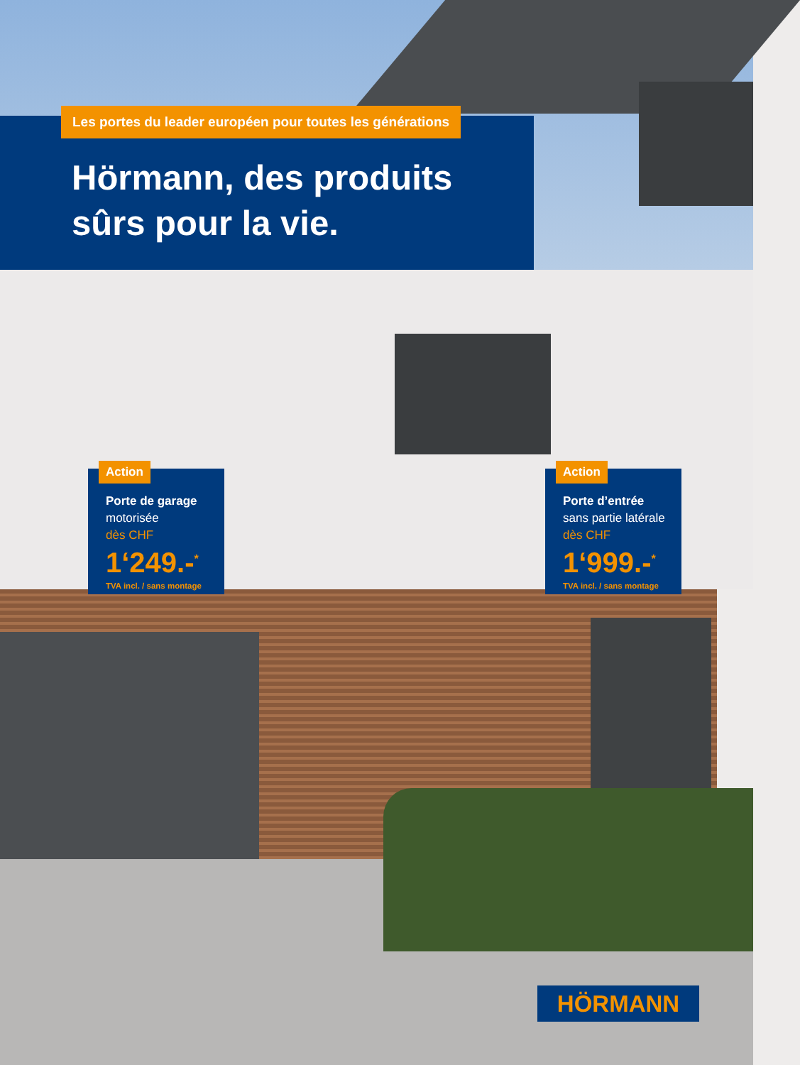Hörmann, des produits sûrs pour la vie.
Les portes du leader européen pour toutes les générations
Action
Porte de garage
motorisée
dès CHF
1‘249.-<sup>*</sup>
TVA incl. / sans montage
Action
Porte d’entrée
sans partie latérale
dès CHF
1‘999.-<sup>*</sup>
TVA incl. / sans montage
HÖRMANN